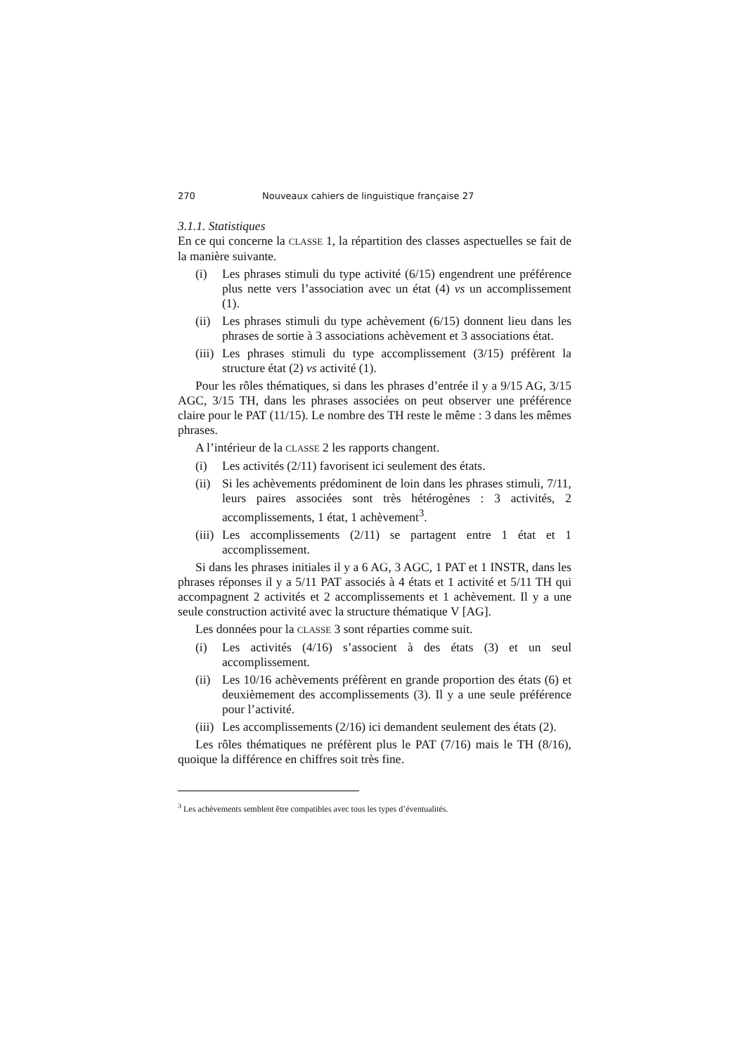270 Nouveaux cahiers de linguistique française 27
3.1.1. Statistiques
En ce qui concerne la CLASSE 1, la répartition des classes aspectuelles se fait de la manière suivante.
(i) Les phrases stimuli du type activité (6/15) engendrent une préférence plus nette vers l’association avec un état (4) vs un accomplissement (1).
(ii) Les phrases stimuli du type achèvement (6/15) donnent lieu dans les phrases de sortie à 3 associations achèvement et 3 associations état.
(iii) Les phrases stimuli du type accomplissement (3/15) préfèrent la structure état (2) vs activité (1).
Pour les rôles thématiques, si dans les phrases d’entrée il y a 9/15 AG, 3/15 AGC, 3/15 TH, dans les phrases associées on peut observer une préférence claire pour le PAT (11/15). Le nombre des TH reste le même : 3 dans les mêmes phrases.
A l’intérieur de la CLASSE 2 les rapports changent.
(i) Les activités (2/11) favorisent ici seulement des états.
(ii) Si les achèvements prédominent de loin dans les phrases stimuli, 7/11, leurs paires associées sont très hétérogènes : 3 activités, 2 accomplissements, 1 état, 1 achèvement<sup>3</sup>.
(iii) Les accomplissements (2/11) se partagent entre 1 état et 1 accomplissement.
Si dans les phrases initiales il y a 6 AG, 3 AGC, 1 PAT et 1 INSTR, dans les phrases réponses il y a 5/11 PAT associés à 4 états et 1 activité et 5/11 TH qui accompagnent 2 activités et 2 accomplissements et 1 achèvement. Il y a une seule construction activité avec la structure thématique V [AG].
Les données pour la CLASSE 3 sont réparties comme suit.
(i) Les activités (4/16) s’associent à des états (3) et un seul accomplissement.
(ii) Les 10/16 achèvements préfèrent en grande proportion des états (6) et deuxièmement des accomplissements (3). Il y a une seule préférence pour l’activité.
(iii) Les accomplissements (2/16) ici demandent seulement des états (2).
Les rôles thématiques ne préfèrent plus le PAT (7/16) mais le TH (8/16), quoique la différence en chiffres soit très fine.
<sup>3</sup> Les achèvements semblent être compatibles avec tous les types d’éventualités.